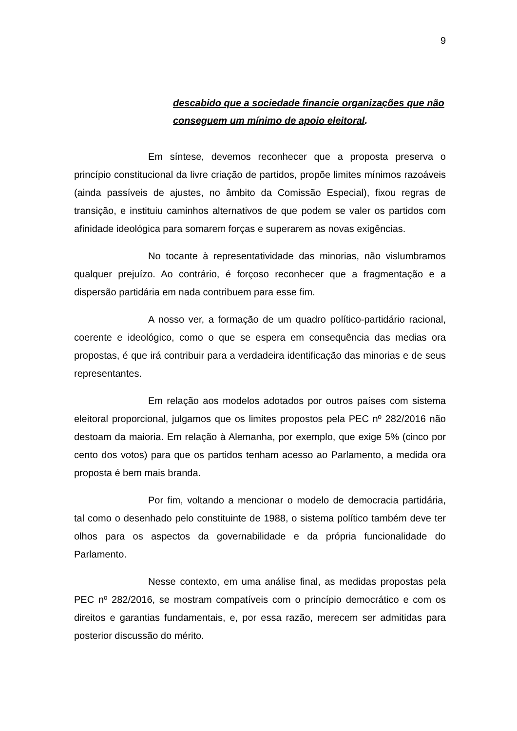9
descabido que a sociedade financie organizações que não conseguem um mínimo de apoio eleitoral.
Em síntese, devemos reconhecer que a proposta preserva o princípio constitucional da livre criação de partidos, propõe limites mínimos razoáveis (ainda passíveis de ajustes, no âmbito da Comissão Especial), fixou regras de transição, e instituiu caminhos alternativos de que podem se valer os partidos com afinidade ideológica para somarem forças e superarem as novas exigências.
No tocante à representatividade das minorias, não vislumbramos qualquer prejuízo. Ao contrário, é forçoso reconhecer que a fragmentação e a dispersão partidária em nada contribuem para esse fim.
A nosso ver, a formação de um quadro político-partidário racional, coerente e ideológico, como o que se espera em consequência das medias ora propostas, é que irá contribuir para a verdadeira identificação das minorias e de seus representantes.
Em relação aos modelos adotados por outros países com sistema eleitoral proporcional, julgamos que os limites propostos pela PEC nº 282/2016 não destoam da maioria. Em relação à Alemanha, por exemplo, que exige 5% (cinco por cento dos votos) para que os partidos tenham acesso ao Parlamento, a medida ora proposta é bem mais branda.
Por fim, voltando a mencionar o modelo de democracia partidária, tal como o desenhado pelo constituinte de 1988, o sistema político também deve ter olhos para os aspectos da governabilidade e da própria funcionalidade do Parlamento.
Nesse contexto, em uma análise final, as medidas propostas pela PEC nº 282/2016, se mostram compatíveis com o princípio democrático e com os direitos e garantias fundamentais, e, por essa razão, merecem ser admitidas para posterior discussão do mérito.